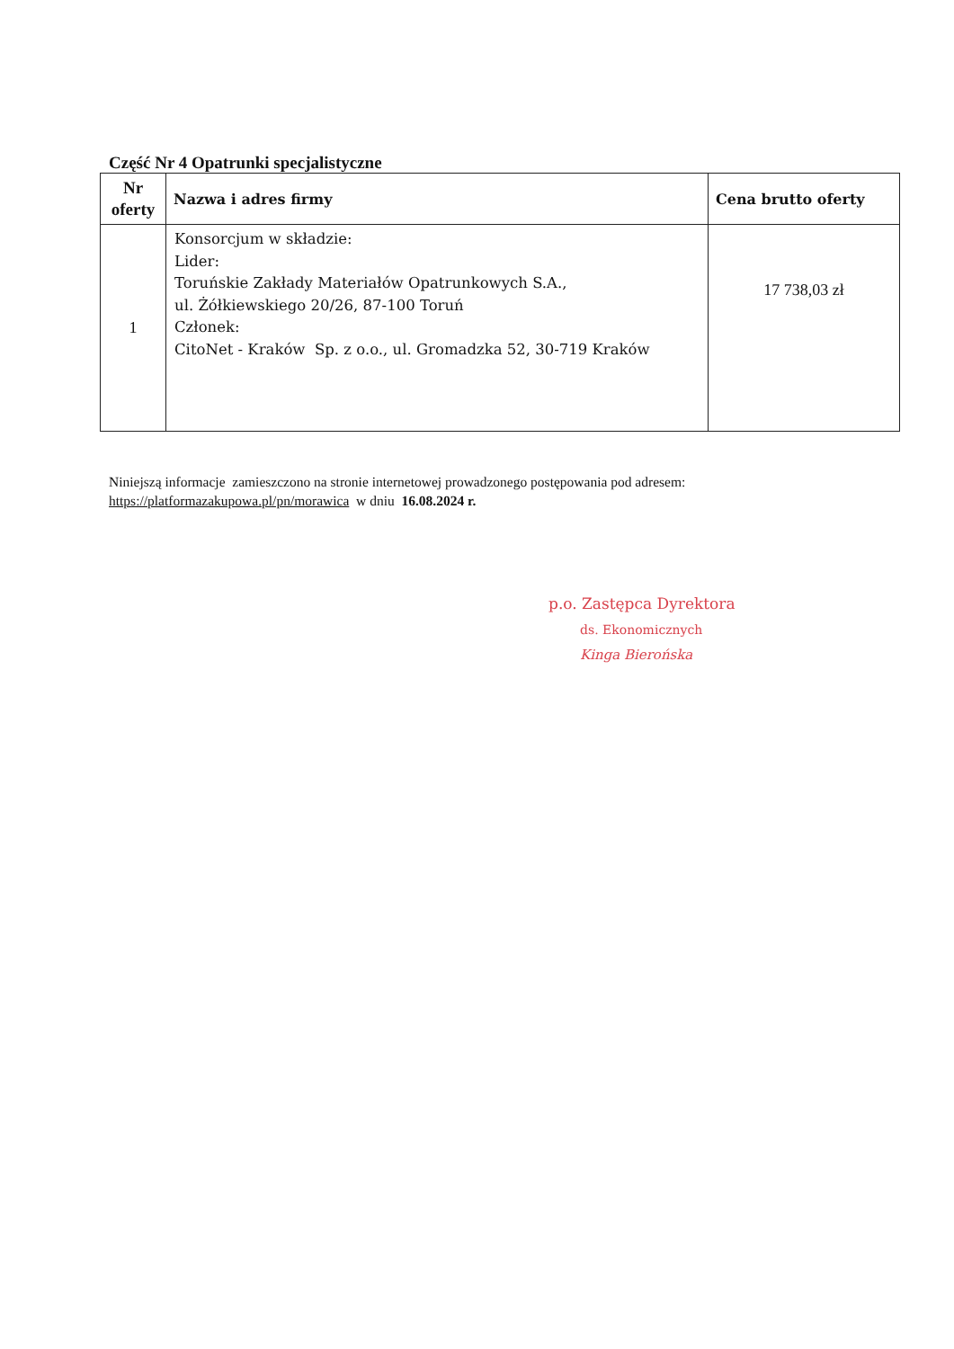Część Nr 4 Opatrunki specjalistyczne
| Nr oferty | Nazwa i adres firmy | Cena brutto oferty |
| --- | --- | --- |
| 1 | Konsorcjum w składzie: Lider: Toruńskie Zakłady Materiałów Opatrunkowych S.A., ul. Żółkiewskiego 20/26, 87-100 Toruń Członek: CitoNet - Kraków Sp. z o.o., ul. Gromadzka 52, 30-719 Kraków | 17 738,03 zł |
Niniejszą informacje zamieszczono na stronie internetowej prowadzonego postępowania pod adresem:
https://platformazakupowa.pl/pn/morawica w dniu 16.08.2024 r.
p.o. Zastępca Dyrektora
ds. Ekonomicznych
Kinga Bierońska